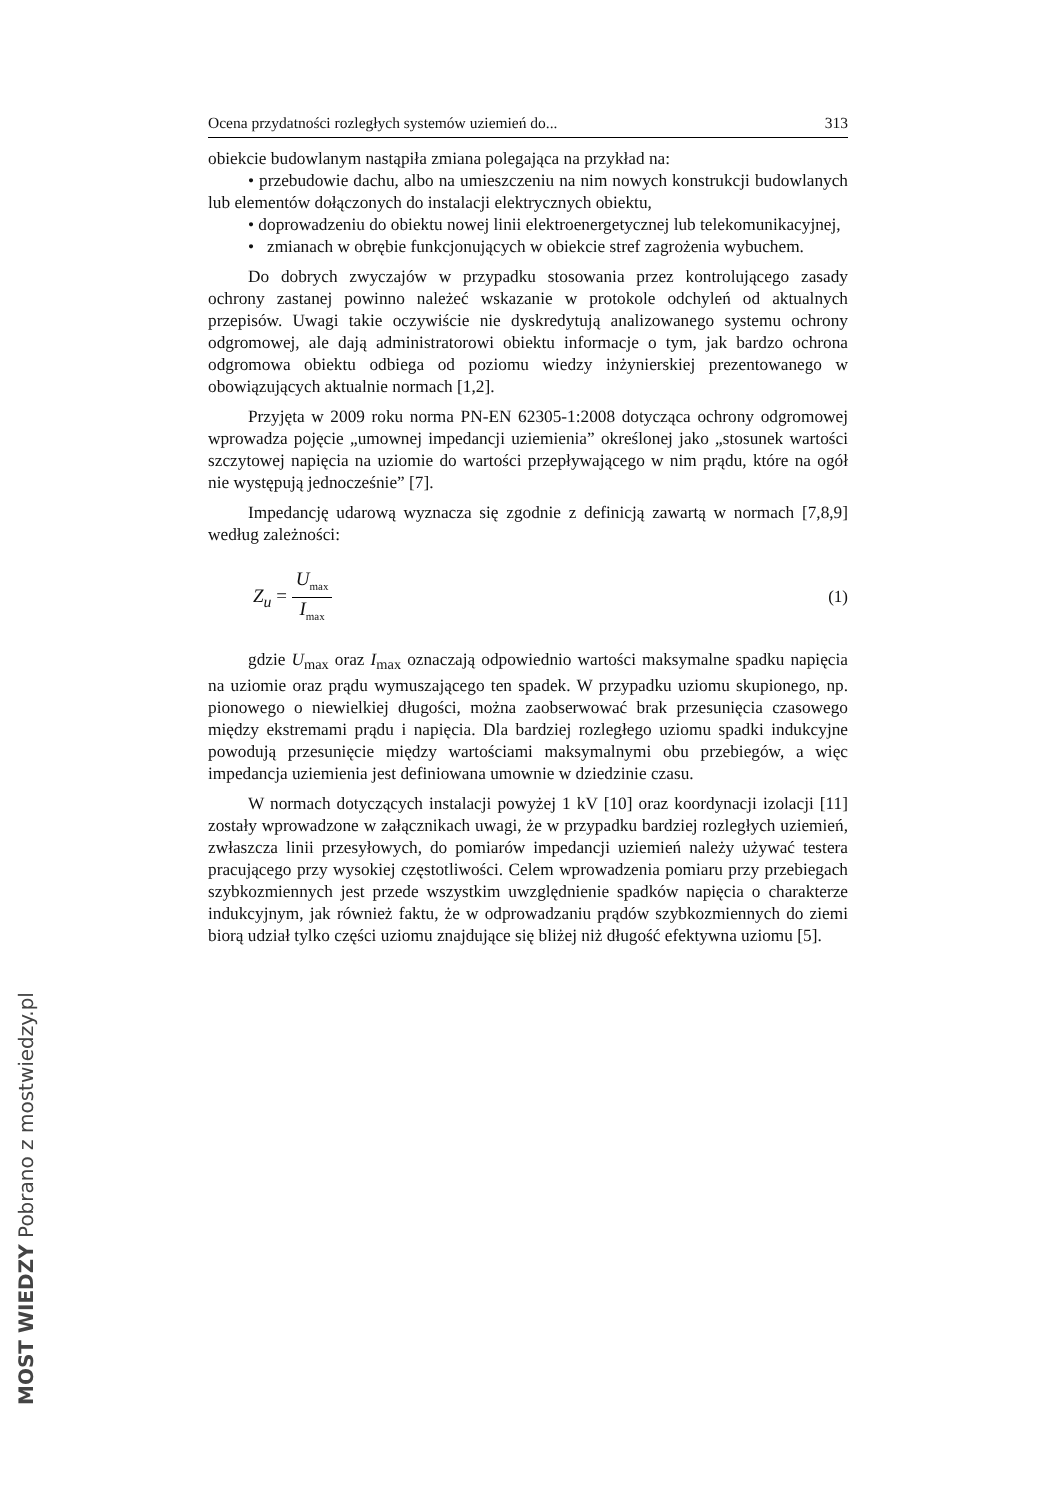Ocena przydatności rozległych systemów uziemień do... 313
obiekcie budowlanym nastąpiła zmiana polegająca na przykład na:
• przebudowie dachu, albo na umieszczeniu na nim nowych konstrukcji budowlanych lub elementów dołączonych do instalacji elektrycznych obiektu,
• doprowadzeniu do obiektu nowej linii elektroenergetycznej lub telekomunikacyjnej,
• zmianach w obrębie funkcjonujących w obiekcie stref zagrożenia wybuchem.
Do dobrych zwyczajów w przypadku stosowania przez kontrolującego zasady ochrony zastanej powinno należeć wskazanie w protokole odchyleń od aktualnych przepisów. Uwagi takie oczywiście nie dyskredytują analizowanego systemu ochrony odgromowej, ale dają administratorowi obiektu informacje o tym, jak bardzo ochrona odgromowa obiektu odbiega od poziomu wiedzy inżynierskiej prezentowanego w obowiązujących aktualnie normach [1,2].
Przyjęta w 2009 roku norma PN-EN 62305-1:2008 dotycząca ochrony odgromowej wprowadza pojęcie „umownej impedancji uziemienia” określonej jako „stosunek wartości szczytowej napięcia na uziomie do wartości przepływającego w nim prądu, które na ogół nie występują jednocześnie” [7].
Impedancję udarową wyznacza się zgodnie z definicją zawartą w normach [7,8,9] według zależności:
Z<sub>u</sub> = U<sub>max</sub> I<sub>max</sub> (1)
gdzie U<sub>max</sub> oraz I<sub>max</sub> oznaczają odpowiednio wartości maksymalne spadku napięcia na uziomie oraz prądu wymuszającego ten spadek. W przypadku uziomu skupionego, np. pionowego o niewielkiej długości, można zaobserwować brak przesunięcia czasowego między ekstremami prądu i napięcia. Dla bardziej rozległego uziomu spadki indukcyjne powodują przesunięcie między wartościami maksymalnymi obu przebiegów, a więc impedancja uziemienia jest definiowana umownie w dziedzinie czasu.
W normach dotyczących instalacji powyżej 1 kV [10] oraz koordynacji izolacji [11] zostały wprowadzone w załącznikach uwagi, że w przypadku bardziej rozległych uziemień, zwłaszcza linii przesyłowych, do pomiarów impedancji uziemień należy używać testera pracującego przy wysokiej częstotliwości. Celem wprowadzenia pomiaru przy przebiegach szybkozmiennych jest przede wszystkim uwzględnienie spadków napięcia o charakterze indukcyjnym, jak również faktu, że w odprowadzaniu prądów szybkozmiennych do ziemi biorą udział tylko części uziomu znajdujące się bliżej niż długość efektywna uziomu [5].
MOST WIEDZY Pobrano z mostwiedzy.pl